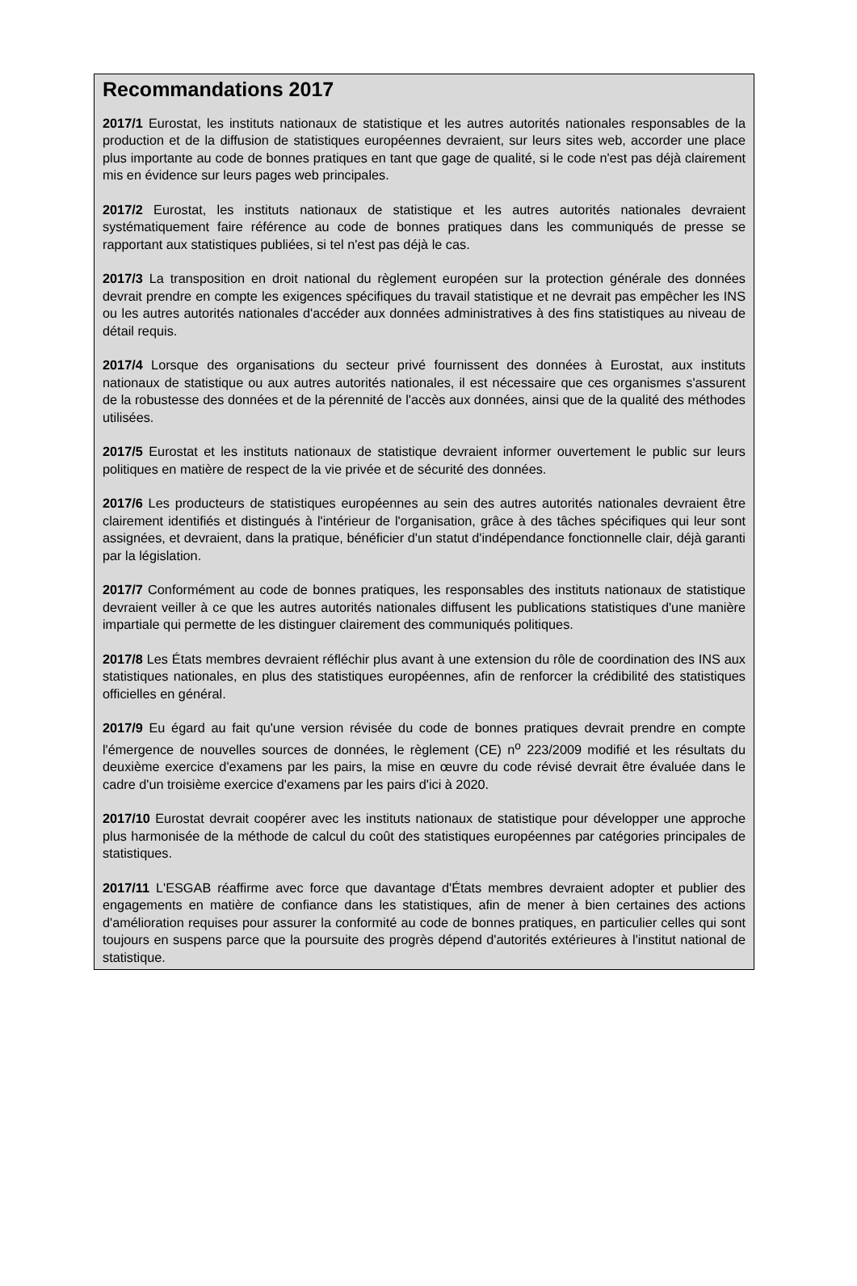Recommandations 2017
2017/1 Eurostat, les instituts nationaux de statistique et les autres autorités nationales responsables de la production et de la diffusion de statistiques européennes devraient, sur leurs sites web, accorder une place plus importante au code de bonnes pratiques en tant que gage de qualité, si le code n'est pas déjà clairement mis en évidence sur leurs pages web principales.
2017/2 Eurostat, les instituts nationaux de statistique et les autres autorités nationales devraient systématiquement faire référence au code de bonnes pratiques dans les communiqués de presse se rapportant aux statistiques publiées, si tel n'est pas déjà le cas.
2017/3 La transposition en droit national du règlement européen sur la protection générale des données devrait prendre en compte les exigences spécifiques du travail statistique et ne devrait pas empêcher les INS ou les autres autorités nationales d'accéder aux données administratives à des fins statistiques au niveau de détail requis.
2017/4 Lorsque des organisations du secteur privé fournissent des données à Eurostat, aux instituts nationaux de statistique ou aux autres autorités nationales, il est nécessaire que ces organismes s'assurent de la robustesse des données et de la pérennité de l'accès aux données, ainsi que de la qualité des méthodes utilisées.
2017/5 Eurostat et les instituts nationaux de statistique devraient informer ouvertement le public sur leurs politiques en matière de respect de la vie privée et de sécurité des données.
2017/6 Les producteurs de statistiques européennes au sein des autres autorités nationales devraient être clairement identifiés et distingués à l'intérieur de l'organisation, grâce à des tâches spécifiques qui leur sont assignées, et devraient, dans la pratique, bénéficier d'un statut d'indépendance fonctionnelle clair, déjà garanti par la législation.
2017/7 Conformément au code de bonnes pratiques, les responsables des instituts nationaux de statistique devraient veiller à ce que les autres autorités nationales diffusent les publications statistiques d'une manière impartiale qui permette de les distinguer clairement des communiqués politiques.
2017/8 Les États membres devraient réfléchir plus avant à une extension du rôle de coordination des INS aux statistiques nationales, en plus des statistiques européennes, afin de renforcer la crédibilité des statistiques officielles en général.
2017/9 Eu égard au fait qu'une version révisée du code de bonnes pratiques devrait prendre en compte l'émergence de nouvelles sources de données, le règlement (CE) n<sup>o</sup> 223/2009 modifié et les résultats du deuxième exercice d'examens par les pairs, la mise en œuvre du code révisé devrait être évaluée dans le cadre d'un troisième exercice d'examens par les pairs d'ici à 2020.
2017/10 Eurostat devrait coopérer avec les instituts nationaux de statistique pour développer une approche plus harmonisée de la méthode de calcul du coût des statistiques européennes par catégories principales de statistiques.
2017/11 L'ESGAB réaffirme avec force que davantage d'États membres devraient adopter et publier des engagements en matière de confiance dans les statistiques, afin de mener à bien certaines des actions d'amélioration requises pour assurer la conformité au code de bonnes pratiques, en particulier celles qui sont toujours en suspens parce que la poursuite des progrès dépend d'autorités extérieures à l'institut national de statistique.